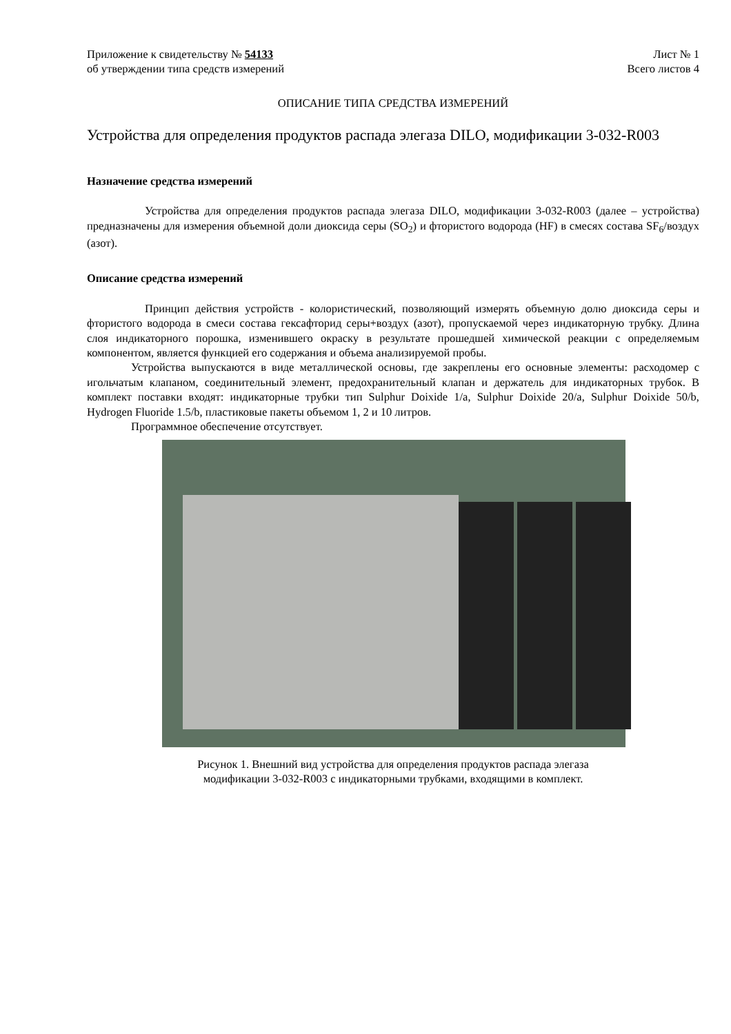Приложение к свидетельству № 54133
об утверждении типа средств измерений
Лист № 1
Всего листов 4
ОПИСАНИЕ ТИПА СРЕДСТВА ИЗМЕРЕНИЙ
Устройства для определения продуктов распада элегаза DILO, модификации 3-032-R003
Назначение средства измерений
Устройства для определения продуктов распада элегаза DILO, модификации 3-032-R003 (далее – устройства) предназначены для измерения объемной доли диоксида серы (SO<sub>2</sub>) и фтористого водорода (HF) в смесях состава SF<sub>6</sub>/воздух (азот).
Описание средства измерений
Принцип действия устройств - колористический, позволяющий измерять объемную долю диоксида серы и фтористого водорода в смеси состава гексафторид серы+воздух (азот), пропускаемой через индикаторную трубку. Длина слоя индикаторного порошка, изменившего окраску в результате прошедшей химической реакции с определяемым компонентом, является функцией его содержания и объема анализируемой пробы.
Устройства выпускаются в виде металлической основы, где закреплены его основные элементы: расходомер с игольчатым клапаном, соединительный элемент, предохранительный клапан и держатель для индикаторных трубок. В комплект поставки входят: индикаторные трубки тип Sulphur Doixide 1/a, Sulphur Doixide 20/a, Sulphur Doixide 50/b, Hydrogen Fluoride 1.5/b, пластиковые пакеты объемом 1, 2 и 10 литров.
Программное обеспечение отсутствует.
Рисунок 1. Внешний вид устройства для определения продуктов распада элегаза
модификации 3-032-R003 с индикаторными трубками, входящими в комплект.